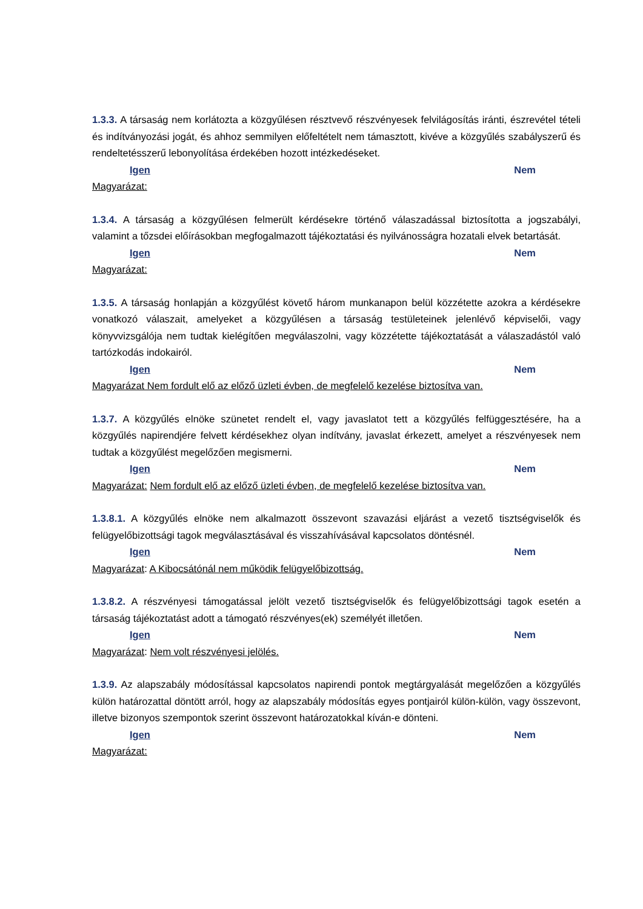1.3.3. A társaság nem korlátozta a közgyűlésen résztvevő részvényesek felvilágosítás iránti, észrevétel tételi és indítványozási jogát, és ahhoz semmilyen előfeltételt nem támasztott, kivéve a közgyűlés szabályszerű és rendeltetésszerű lebonyolítása érdekében hozott intézkedéseket.
Igen Nem
Magyarázat:
1.3.4. A társaság a közgyűlésen felmerült kérdésekre történő válaszadással biztosította a jogszabályi, valamint a tőzsdei előírásokban megfogalmazott tájékoztatási és nyilvánosságra hozatali elvek betartását.
Igen Nem
Magyarázat:
1.3.5. A társaság honlapján a közgyűlést követő három munkanapon belül közzétette azokra a kérdésekre vonatkozó válaszait, amelyeket a közgyűlésen a társaság testületeinek jelenlévő képviselői, vagy könyvvizsgálója nem tudtak kielégítően megválaszolni, vagy közzétette tájékoztatását a válaszadástól való tartózkodás indokairól.
Igen Nem
Magyarázat Nem fordult elő az előző üzleti évben, de megfelelő kezelése biztosítva van.
1.3.7. A közgyűlés elnöke szünetet rendelt el, vagy javaslatot tett a közgyűlés felfüggesztésére, ha a közgyűlés napirendjére felvett kérdésekhez olyan indítvány, javaslat érkezett, amelyet a részvényesek nem tudtak a közgyűlést megelőzően megismerni.
Igen Nem
Magyarázat: Nem fordult elő az előző üzleti évben, de megfelelő kezelése biztosítva van.
1.3.8.1. A közgyűlés elnöke nem alkalmazott összevont szavazási eljárást a vezető tisztségviselők és felügyelőbizottsági tagok megválasztásával és visszahívásával kapcsolatos döntésnél.
Igen Nem
Magyarázat: A Kibocsátónál nem működik felügyelőbizottság.
1.3.8.2. A részvényesi támogatással jelölt vezető tisztségviselők és felügyelőbizottsági tagok esetén a társaság tájékoztatást adott a támogató részvényes(ek) személyét illetően.
Igen Nem
Magyarázat: Nem volt részvényesi jelölés.
1.3.9. Az alapszabály módosítással kapcsolatos napirendi pontok megtárgyalását megelőzően a közgyűlés külön határozattal döntött arról, hogy az alapszabály módosítás egyes pontjairól külön-külön, vagy összevont, illetve bizonyos szempontok szerint összevont határozatokkal kíván-e dönteni.
Igen Nem
Magyarázat: